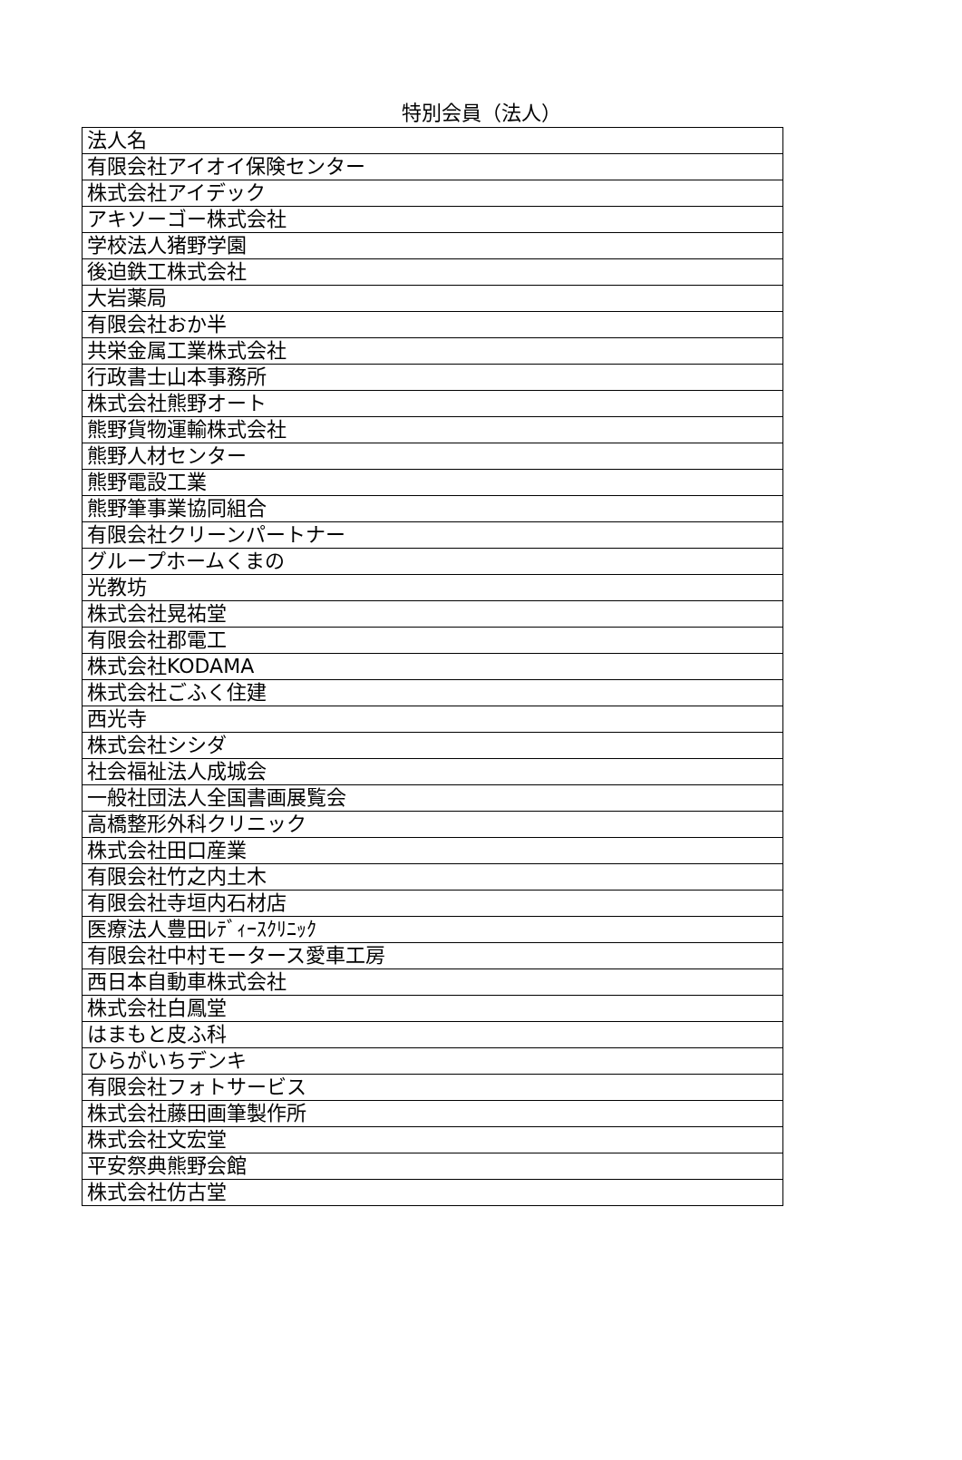特別会員（法人）
| 法人名 |
| 有限会社アイオイ保険センター |
| 株式会社アイデック |
| アキソーゴー株式会社 |
| 学校法人猪野学園 |
| 後迫鉄工株式会社 |
| 大岩薬局 |
| 有限会社おか半 |
| 共栄金属工業株式会社 |
| 行政書士山本事務所 |
| 株式会社熊野オート |
| 熊野貨物運輸株式会社 |
| 熊野人材センター |
| 熊野電設工業 |
| 熊野筆事業協同組合 |
| 有限会社クリーンパートナー |
| グループホームくまの |
| 光教坊 |
| 株式会社晃祐堂 |
| 有限会社郡電工 |
| 株式会社KODAMA |
| 株式会社ごふく住建 |
| 西光寺 |
| 株式会社シシダ |
| 社会福祉法人成城会 |
| 一般社団法人全国書画展覧会 |
| 高橋整形外科クリニック |
| 株式会社田口産業 |
| 有限会社竹之内土木 |
| 有限会社寺垣内石材店 |
| 医療法人豊田ﾚﾃﾞｨｰｽｸﾘﾆｯｸ |
| 有限会社中村モータース愛車工房 |
| 西日本自動車株式会社 |
| 株式会社白鳳堂 |
| はまもと皮ふ科 |
| ひらがいちデンキ |
| 有限会社フォトサービス |
| 株式会社藤田画筆製作所 |
| 株式会社文宏堂 |
| 平安祭典熊野会館 |
| 株式会社仿古堂 |